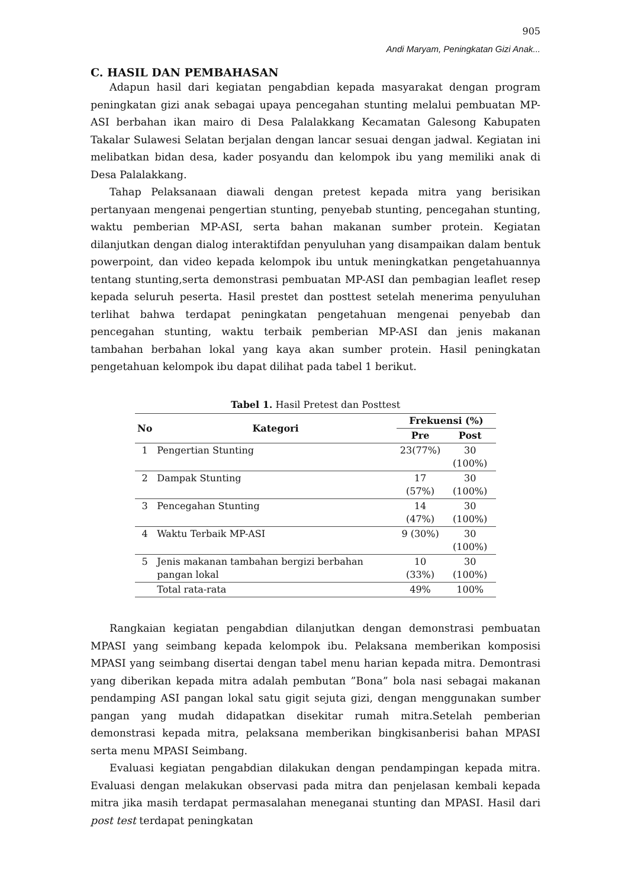905
Andi Maryam, Peningkatan Gizi Anak...
C. HASIL DAN PEMBAHASAN
Adapun hasil dari kegiatan pengabdian kepada masyarakat dengan program peningkatan gizi anak sebagai upaya pencegahan stunting melalui pembuatan MP-ASI berbahan ikan mairo di Desa Palalakkang Kecamatan Galesong Kabupaten Takalar Sulawesi Selatan berjalan dengan lancar sesuai dengan jadwal. Kegiatan ini melibatkan bidan desa, kader posyandu dan kelompok ibu yang memiliki anak di Desa Palalakkang.
Tahap Pelaksanaan diawali dengan pretest kepada mitra yang berisikan pertanyaan mengenai pengertian stunting, penyebab stunting, pencegahan stunting, waktu pemberian MP-ASI, serta bahan makanan sumber protein. Kegiatan dilanjutkan dengan dialog interaktifdan penyuluhan yang disampaikan dalam bentuk powerpoint, dan video kepada kelompok ibu untuk meningkatkan pengetahuannya tentang stunting,serta demonstrasi pembuatan MP-ASI dan pembagian leaflet resep kepada seluruh peserta. Hasil prestet dan posttest setelah menerima penyuluhan terlihat bahwa terdapat peningkatan pengetahuan mengenai penyebab dan pencegahan stunting, waktu terbaik pemberian MP-ASI dan jenis makanan tambahan berbahan lokal yang kaya akan sumber protein. Hasil peningkatan pengetahuan kelompok ibu dapat dilihat pada tabel 1 berikut.
Tabel 1. Hasil Pretest dan Posttest
| No | Kategori | Frekuensi (%) | |
| --- | --- | --- | --- |
| | | Pre | Post |
| 1 | Pengertian Stunting | 23(77%) | 30 (100%) |
| 2 | Dampak Stunting | 17 (57%) | 30 (100%) |
| 3 | Pencegahan Stunting | 14 (47%) | 30 (100%) |
| 4 | Waktu Terbaik MP-ASI | 9 (30%) | 30 (100%) |
| 5 | Jenis makanan tambahan bergizi berbahan pangan lokal | 10 (33%) | 30 (100%) |
| | Total rata-rata | 49% | 100% |
Rangkaian kegiatan pengabdian dilanjutkan dengan demonstrasi pembuatan MPASI yang seimbang kepada kelompok ibu. Pelaksana memberikan komposisi MPASI yang seimbang disertai dengan tabel menu harian kepada mitra. Demontrasi yang diberikan kepada mitra adalah pembutan ”Bona” bola nasi sebagai makanan pendamping ASI pangan lokal satu gigit sejuta gizi, dengan menggunakan sumber pangan yang mudah didapatkan disekitar rumah mitra.Setelah pemberian demonstrasi kepada mitra, pelaksana memberikan bingkisanberisi bahan MPASI serta menu MPASI Seimbang.
Evaluasi kegiatan pengabdian dilakukan dengan pendampingan kepada mitra. Evaluasi dengan melakukan observasi pada mitra dan penjelasan kembali kepada mitra jika masih terdapat permasalahan meneganai stunting dan MPASI. Hasil dari post test terdapat peningkatan